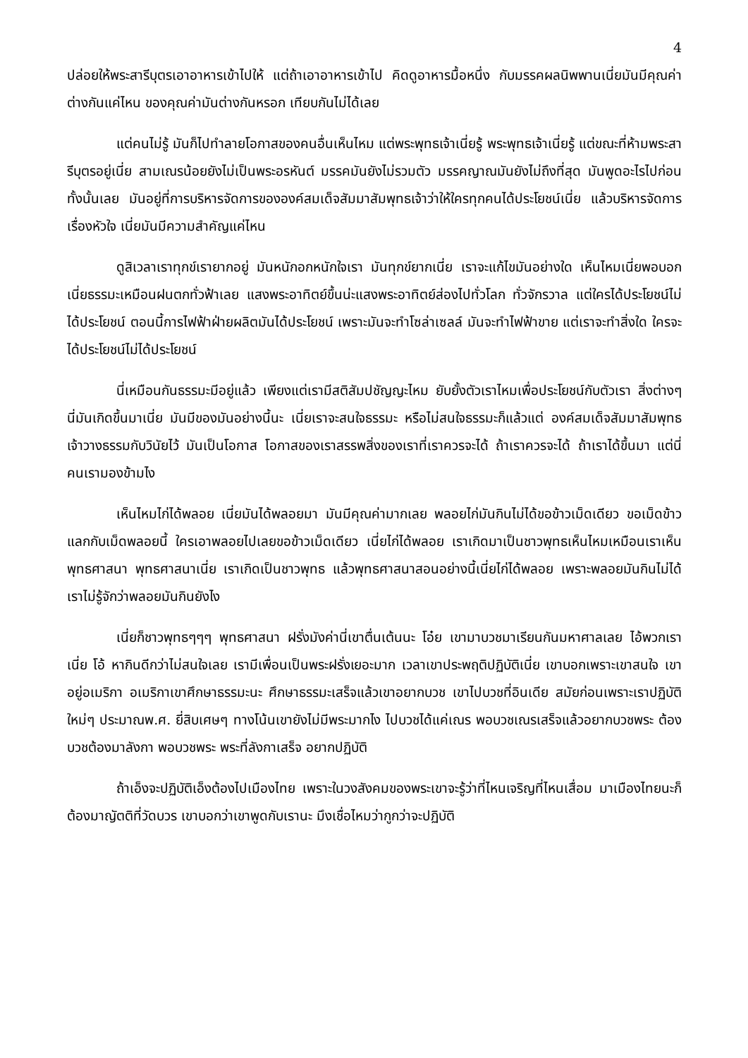4
ปล่อยให้พระสารีบุตรเอาอาหารเข้าไปให้ แต่ถ้าเอาอาหารเข้าไป คิดดูอาหารมื้อหนึ่ง กับมรรคผลนิพพานเนี่ยมันมีคุณค่าต่างกันแค่ไหน ของคุณค่ามันต่างกันหรอก เทียบกันไม่ได้เลย
แต่คนไม่รู้ มันก็ไปทำลายโอกาสของคนอื่นเห็นไหม แต่พระพุทธเจ้าเนี่ยรู้ พระพุทธเจ้าเนี่ยรู้ แต่ขณะที่ห้ามพระสารีบุตรอยู่เนี่ย สามเณรน้อยยังไม่เป็นพระอรหันต์ มรรคมันยังไม่รวมตัว มรรคญาณมันยังไม่ถึงที่สุด มันพูดอะไรไปก่อนทั้งนั้นเลย มันอยู่ที่การบริหารจัดการขององค์สมเด็จสัมมาสัมพุทธเจ้าว่าให้ใครทุกคนได้ประโยชน์เนี่ย แล้วบริหารจัดการเรื่องหัวใจ เนี่ยมันมีความสำคัญแค่ไหน
ดูสิเวลาเราทุกข์เรายากอยู่ มันหนักอกหนักใจเรา มันทุกข์ยากเนี่ย เราจะแก้ไขมันอย่างใด เห็นไหมเนี่ยพอบอกเนี่ยธรรมะเหมือนฝนตกทั่วฟ้าเลย แสงพระอาทิตย์ขึ้นน่ะแสงพระอาทิตย์ส่องไปทั่วโลก ทั่วจักรวาล แต่ใครได้ประโยชน์ไม่ได้ประโยชน์ ตอนนี้การไฟฟ้าฝ่ายผลิตมันได้ประโยชน์ เพราะมันจะทำโซล่าเซลล์ มันจะทำไฟฟ้าขาย แต่เราจะทำสิ่งใด ใครจะได้ประโยชน์ไม่ได้ประโยชน์
นี่เหมือนกันธรรมะมีอยู่แล้ว เพียงแต่เรามีสติสัมปชัญญะไหม ยับยั้งตัวเราไหมเพื่อประโยชน์กับตัวเรา สิ่งต่างๆ นี่มันเกิดขึ้นมาเนี่ย มันมีของมันอย่างนี้นะ เนี่ยเราจะสนใจธรรมะ หรือไม่สนใจธรรมะก็แล้วแต่ องค์สมเด็จสัมมาสัมพุทธเจ้าวางธรรมกับวินัยไว้ มันเป็นโอกาส โอกาสของเราสรรพสิ่งของเราที่เราควรจะได้ ถ้าเราควรจะได้ ถ้าเราได้ขึ้นมา แต่นี่คนเรามองข้ามไง
เห็นไหมไก่ได้พลอย เนี่ยมันได้พลอยมา มันมีคุณค่ามากเลย พลอยไก่มันกินไม่ได้ขอข้าวเม็ดเดียว ขอเม็ดข้าวแลกกับเม็ดพลอยนี้ ใครเอาพลอยไปเลยขอข้าวเม็ดเดียว เนี่ยไก่ได้พลอย เราเกิดมาเป็นชาวพุทธเห็นไหมเหมือนเราเห็นพุทธศาสนา พุทธศาสนาเนี่ย เราเกิดเป็นชาวพุทธ แล้วพุทธศาสนาสอนอย่างนี้เนี่ยไก่ได้พลอย เพราะพลอยมันกินไม่ได้ เราไม่รู้จักว่าพลอยมันกินยังไง
เนี่ยก็ชาวพุทธๆๆๆ พุทธศาสนา ฝรั่งมังค่านี่เขาตื่นเต้นนะ โอ๋ย เขามาบวชมาเรียนกันมหาศาลเลย ไอ้พวกเราเนี่ย โอ้ หากินดีกว่าไม่สนใจเลย เรามีเพื่อนเป็นพระฝรั่งเยอะมาก เวลาเขาประพฤติปฏิบัติเนี่ย เขาบอกเพราะเขาสนใจ เขาอยู่อเมริกา อเมริกาเขาศึกษาธรรมะนะ ศึกษาธรรมะเสร็จแล้วเขาอยากบวช เขาไปบวชที่อินเดีย สมัยก่อนเพราะเราปฏิบัติใหม่ๆ ประมาณพ.ศ. ยี่สิบเศษๆ ทางโน้นเขายังไม่มีพระมากไง ไปบวชได้แค่เณร พอบวชเณรเสร็จแล้วอยากบวชพระ ต้องบวชต้องมาลังกา พอบวชพระ พระที่ลังกาเสร็จ อยากปฏิบัติ
ถ้าเอ็งจะปฏิบัติเอ็งต้องไปเมืองไทย เพราะในวงสังคมของพระเขาจะรู้ว่าที่ไหนเจริญที่ไหนเสื่อม มาเมืองไทยนะก็ต้องมาญัตติที่วัดบวร เขาบอกว่าเขาพูดกับเรานะ มึงเชื่อไหมว่ากูกว่าจะปฏิบัติ